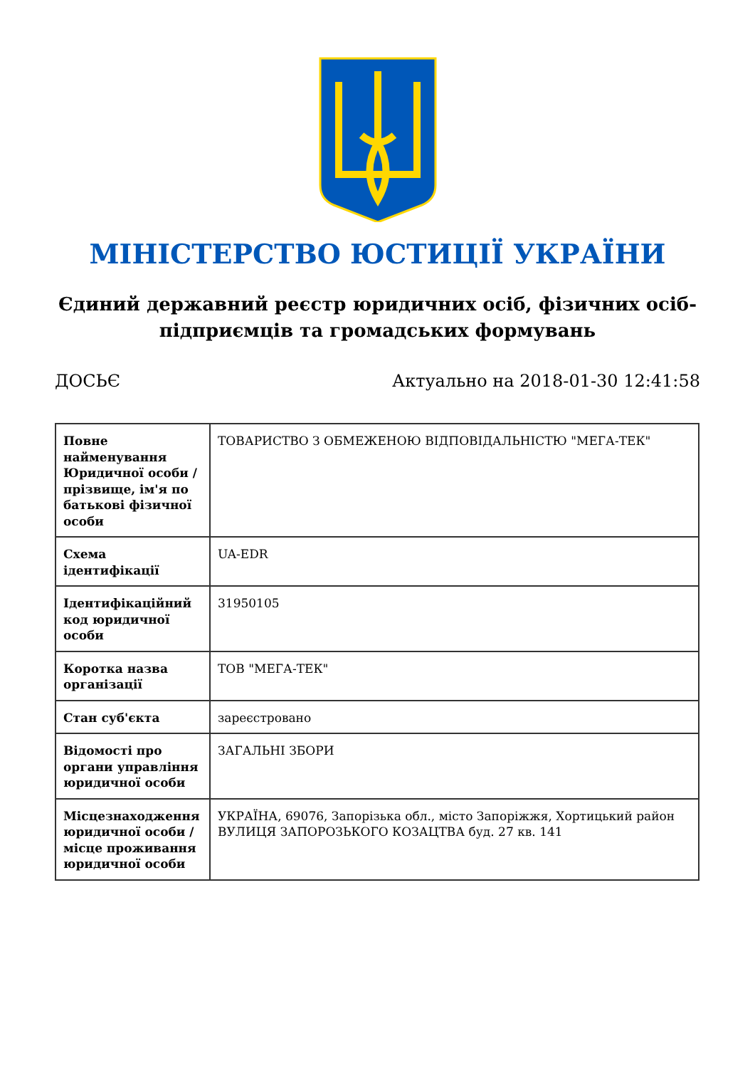МІНІСТЕРСТВО ЮСТИЦІЇ УКРАЇНИ
Єдиний державний реєстр юридичних осіб, фізичних осіб-підприємців та громадських формувань
ДОСЬЄ Актуально на 2018-01-30 12:41:58
| Повне найменування Юридичної особи / прізвище, ім'я по батькові фізичної особи | ТОВАРИСТВО З ОБМЕЖЕНОЮ ВІДПОВІДАЛЬНІСТЮ "МЕГА-ТЕК" |
| Схема ідентифікації | UA-EDR |
| Ідентифікаційний код юридичної особи | 31950105 |
| Коротка назва організації | ТОВ "МЕГА-ТЕК" |
| Стан суб'єкта | зареєстровано |
| Відомості про органи управління юридичної особи | ЗАГАЛЬНІ ЗБОРИ |
| Місцезнаходження юридичної особи / місце проживання юридичної особи | УКРАЇНА, 69076, Запорізька обл., місто Запоріжжя, Хортицький район ВУЛИЦЯ ЗАПОРОЗЬКОГО КОЗАЦТВА буд. 27 кв. 141 |